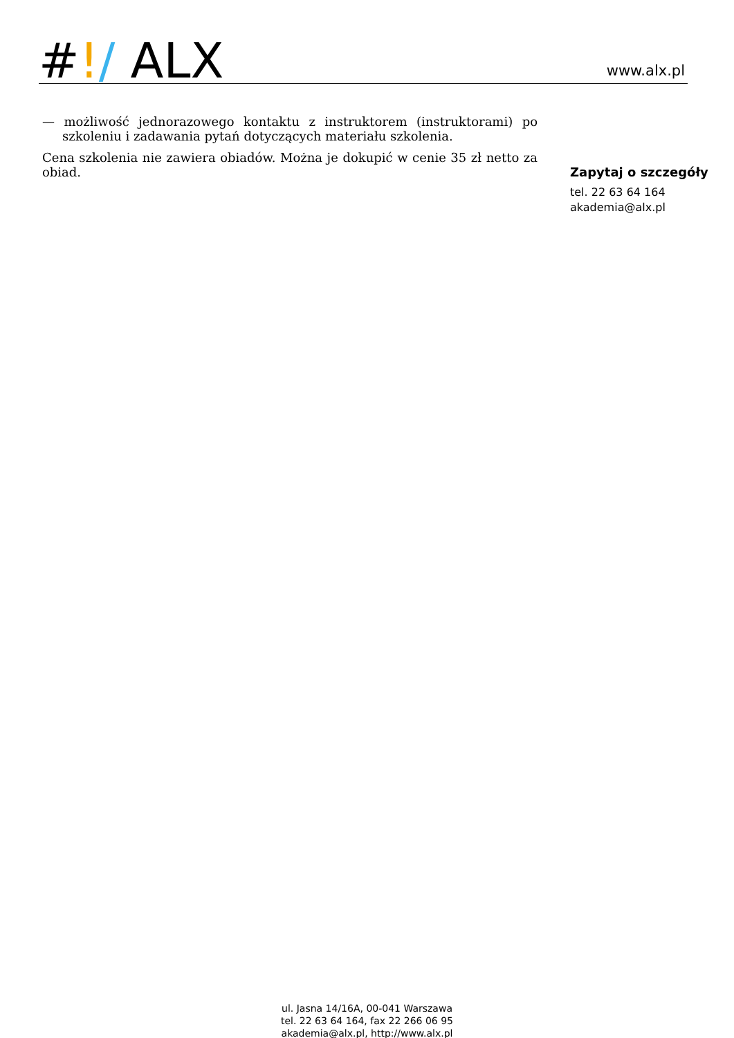#!/ ALX
www.alx.pl
— możliwość jednorazowego kontaktu z instruktorem (instruktorami) po szkoleniu i zadawania pytań dotyczących materiału szkolenia.
Cena szkolenia nie zawiera obiadów. Można je dokupić w cenie 35 zł netto za obiad.
Zapytaj o szczegóły
tel. 22 63 64 164
akademia@alx.pl
ul. Jasna 14/16A, 00-041 Warszawa
tel. 22 63 64 164, fax 22 266 06 95
akademia@alx.pl, http://www.alx.pl